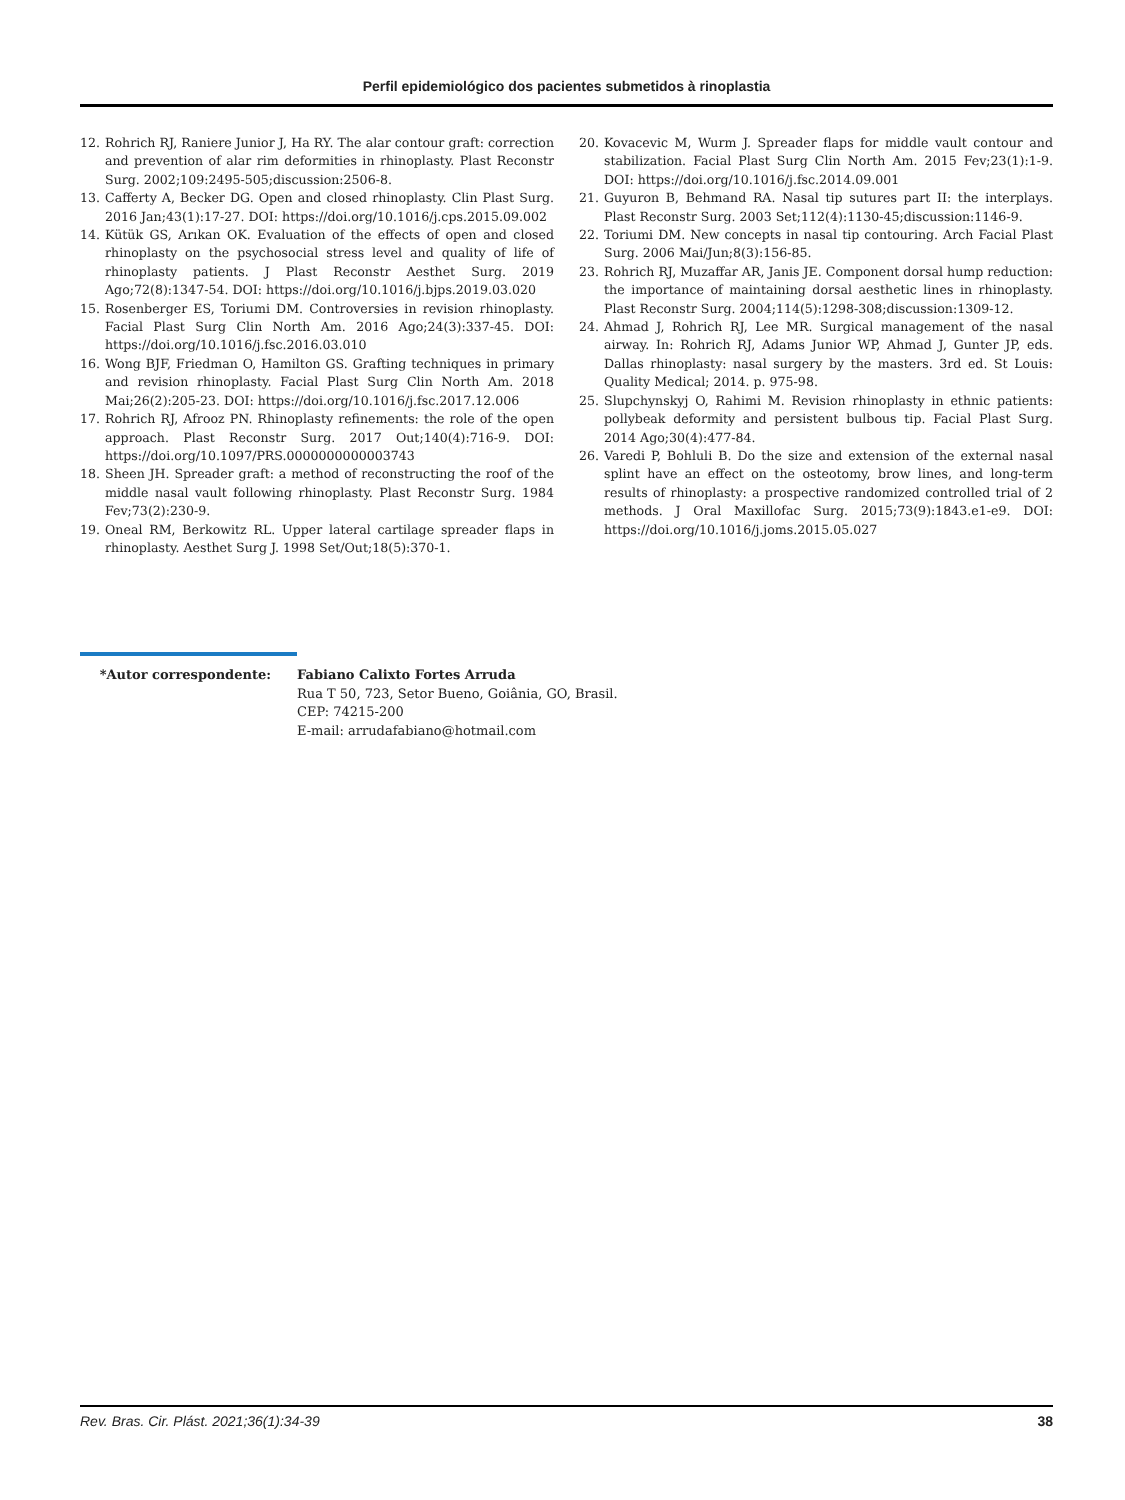Perfil epidemiológico dos pacientes submetidos à rinoplastia
12. Rohrich RJ, Raniere Junior J, Ha RY. The alar contour graft: correction and prevention of alar rim deformities in rhinoplasty. Plast Reconstr Surg. 2002;109:2495-505;discussion:2506-8.
13. Cafferty A, Becker DG. Open and closed rhinoplasty. Clin Plast Surg. 2016 Jan;43(1):17-27. DOI: https://doi.org/10.1016/j.cps.2015.09.002
14. Kütük GS, Arıkan OK. Evaluation of the effects of open and closed rhinoplasty on the psychosocial stress level and quality of life of rhinoplasty patients. J Plast Reconstr Aesthet Surg. 2019 Ago;72(8):1347-54. DOI: https://doi.org/10.1016/j.bjps.2019.03.020
15. Rosenberger ES, Toriumi DM. Controversies in revision rhinoplasty. Facial Plast Surg Clin North Am. 2016 Ago;24(3):337-45. DOI: https://doi.org/10.1016/j.fsc.2016.03.010
16. Wong BJF, Friedman O, Hamilton GS. Grafting techniques in primary and revision rhinoplasty. Facial Plast Surg Clin North Am. 2018 Mai;26(2):205-23. DOI: https://doi.org/10.1016/j.fsc.2017.12.006
17. Rohrich RJ, Afrooz PN. Rhinoplasty refinements: the role of the open approach. Plast Reconstr Surg. 2017 Out;140(4):716-9. DOI: https://doi.org/10.1097/PRS.0000000000003743
18. Sheen JH. Spreader graft: a method of reconstructing the roof of the middle nasal vault following rhinoplasty. Plast Reconstr Surg. 1984 Fev;73(2):230-9.
19. Oneal RM, Berkowitz RL. Upper lateral cartilage spreader flaps in rhinoplasty. Aesthet Surg J. 1998 Set/Out;18(5):370-1.
20. Kovacevic M, Wurm J. Spreader flaps for middle vault contour and stabilization. Facial Plast Surg Clin North Am. 2015 Fev;23(1):1-9. DOI: https://doi.org/10.1016/j.fsc.2014.09.001
21. Guyuron B, Behmand RA. Nasal tip sutures part II: the interplays. Plast Reconstr Surg. 2003 Set;112(4):1130-45;discussion:1146-9.
22. Toriumi DM. New concepts in nasal tip contouring. Arch Facial Plast Surg. 2006 Mai/Jun;8(3):156-85.
23. Rohrich RJ, Muzaffar AR, Janis JE. Component dorsal hump reduction: the importance of maintaining dorsal aesthetic lines in rhinoplasty. Plast Reconstr Surg. 2004;114(5):1298-308;discussion:1309-12.
24. Ahmad J, Rohrich RJ, Lee MR. Surgical management of the nasal airway. In: Rohrich RJ, Adams Junior WP, Ahmad J, Gunter JP, eds. Dallas rhinoplasty: nasal surgery by the masters. 3rd ed. St Louis: Quality Medical; 2014. p. 975-98.
25. Slupchynskyj O, Rahimi M. Revision rhinoplasty in ethnic patients: pollybeak deformity and persistent bulbous tip. Facial Plast Surg. 2014 Ago;30(4):477-84.
26. Varedi P, Bohluli B. Do the size and extension of the external nasal splint have an effect on the osteotomy, brow lines, and long-term results of rhinoplasty: a prospective randomized controlled trial of 2 methods. J Oral Maxillofac Surg. 2015;73(9):1843.e1-e9. DOI: https://doi.org/10.1016/j.joms.2015.05.027
*Autor correspondente: Fabiano Calixto Fortes Arruda
Rua T 50, 723, Setor Bueno, Goiânia, GO, Brasil.
CEP: 74215-200
E-mail: arrudafabiano@hotmail.com
Rev. Bras. Cir. Plást. 2021;36(1):34-39 38